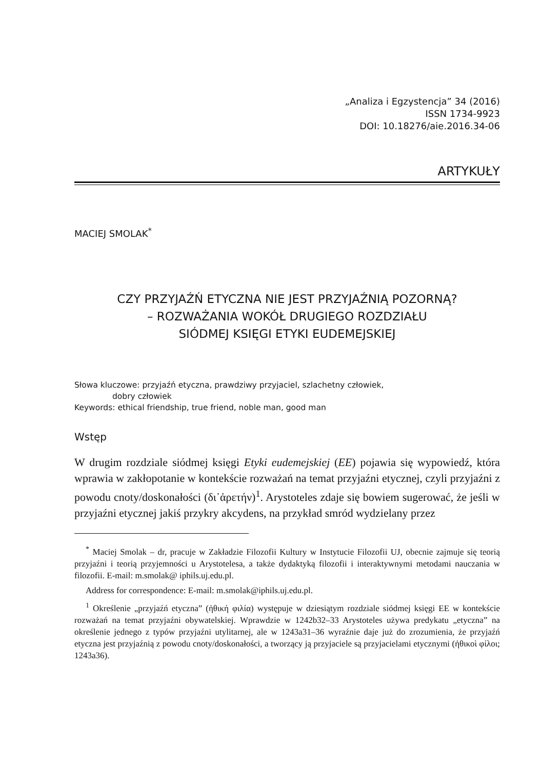„Analiza i Egzystencja” 34 (2016)
ISSN 1734-9923
DOI: 10.18276/aie.2016.34-06
ARTYKUŁY
MACIEJ SMOLAK<sup>*</sup>
CZY PRZYJAŹŃ ETYCZNA NIE JEST PRZYJAŹNIĄ POZORNĄ?
– ROZWAŻANIA WOKÓŁ DRUGIEGO ROZDZIAŁU
SIÓDMEJ KSIĘGI ETYKI EUDEMEJSKIEJ
Słowa kluczowe: przyjaźń etyczna, prawdziwy przyjaciel, szlachetny człowiek,
dobry człowiek
Keywords: ethical friendship, true friend, noble man, good man
Wstęp
W drugim rozdziale siódmej księgi Etyki eudemejskiej (EE) pojawia się wypowiedź, która wprawia w zakłopotanie w kontekście rozważań na temat przyjaźni etycznej, czyli przyjaźni z powodu cnoty/doskonałości (δι᾽ἀρετήν)<sup>1</sup>. Arystoteles zdaje się bowiem sugerować, że jeśli w przyjaźni etycznej jakiś przykry akcydens, na przykład smród wydzielany przez
<sup>*</sup> Maciej Smolak – dr, pracuje w Zakładzie Filozofii Kultury w Instytucie Filozofii UJ, obecnie zajmuje się teorią przyjaźni i teorią przyjemności u Arystotelesa, a także dydaktyką filozofii i interaktywnymi metodami nauczania w filozofii. E-mail: m.smolak@ iphils.uj.edu.pl.
Address for correspondence: E-mail: m.smolak@iphils.uj.edu.pl.
<sup>1</sup> Określenie „przyjaźń etyczna” (ἠθική φιλία) występuje w dziesiątym rozdziale siódmej księgi EE w kontekście rozważań na temat przyjaźni obywatelskiej. Wprawdzie w 1242b32–33 Arystoteles używa predykatu „etyczna” na określenie jednego z typów przyjaźni utylitarnej, ale w 1243a31–36 wyraźnie daje już do zrozumienia, że przyjaźń etyczna jest przyjaźnią z powodu cnoty/doskonałości, a tworzący ją przyjaciele są przyjacielami etycznymi (ἠθικοὶ φίλοι; 1243a36).